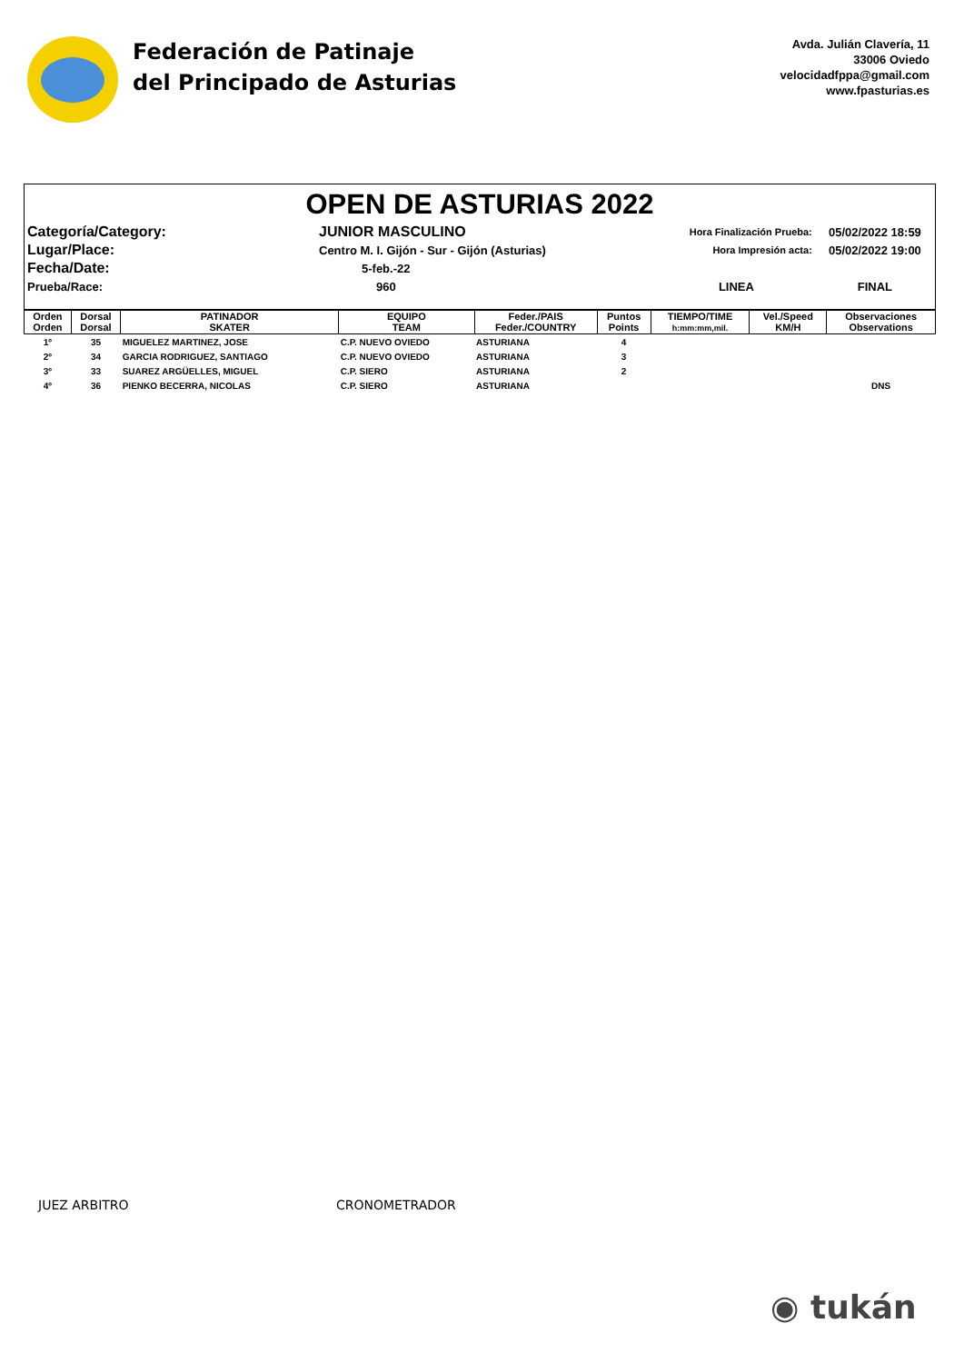Federación de Patinaje
del Principado de Asturias
Avda. Julián Clavería, 11
33006 Oviedo
velocidadfppa@gmail.com
www.fpasturias.es
OPEN DE ASTURIAS 2022
| Categoría/Category: | JUNIOR MASCULINO | Hora Finalización Prueba: | 05/02/2022 18:59 |
| Lugar/Place: | Centro M. I. Gijón - Sur - Gijón (Asturias) | Hora Impresión acta: | 05/02/2022 19:00 |
| Fecha/Date: | 5-feb.-22 | | |
| Prueba/Race: | 960 | LINEA | FINAL |
| Orden Orden | Dorsal Dorsal | PATINADOR SKATER | EQUIPO TEAM | Feder./PAIS Feder./COUNTRY | Puntos Points | TIEMPO/TIME h:mm:mm,mil. | Vel./Speed KM/H | Observaciones Observations |
| --- | --- | --- | --- | --- | --- | --- | --- | --- |
| 1º | 35 | MIGUELEZ MARTINEZ, JOSE | C.P. NUEVO OVIEDO | ASTURIANA | 4 | | | |
| 2º | 34 | GARCIA RODRIGUEZ, SANTIAGO | C.P. NUEVO OVIEDO | ASTURIANA | 3 | | | |
| 3º | 33 | SUAREZ ARGÜELLES, MIGUEL | C.P. SIERO | ASTURIANA | 2 | | | |
| 4º | 36 | PIENKO BECERRA, NICOLAS | C.P. SIERO | ASTURIANA | | | | DNS |
JUEZ ARBITRO CRONOMETRADOR
◉ tukán